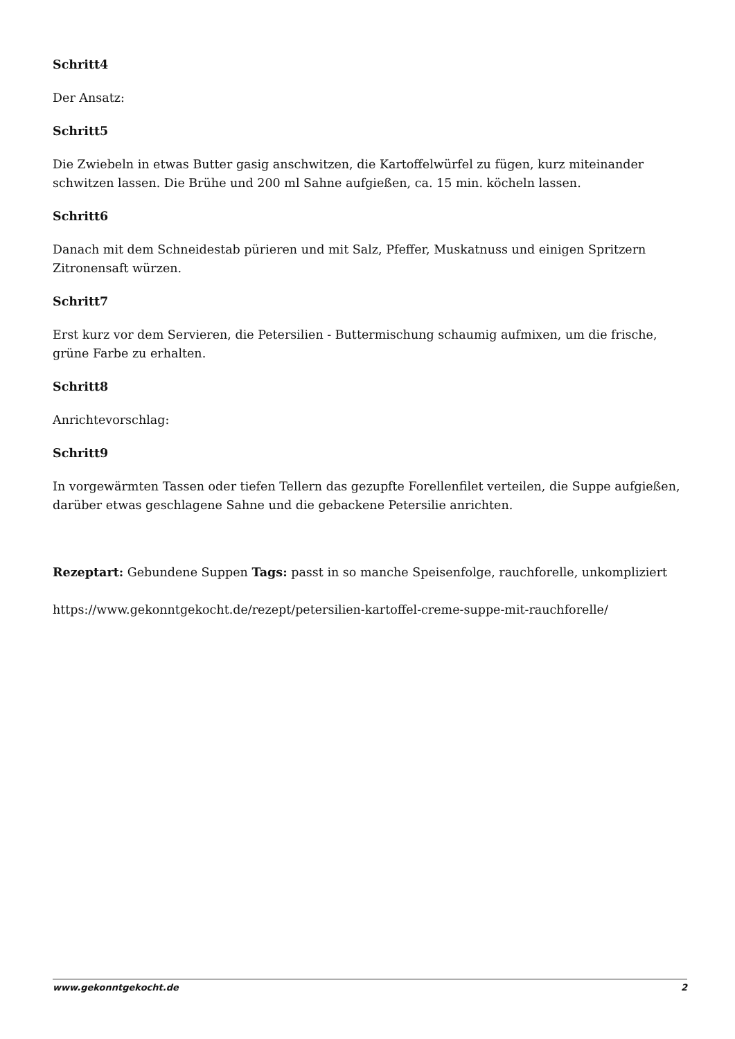Schritt4
Der Ansatz:
Schritt5
Die Zwiebeln in etwas Butter gasig anschwitzen, die Kartoffelwürfel zu fügen, kurz miteinander schwitzen lassen. Die Brühe und 200 ml Sahne aufgießen, ca. 15 min. köcheln lassen.
Schritt6
Danach mit dem Schneidestab pürieren und mit Salz, Pfeffer, Muskatnuss und einigen Spritzern Zitronensaft würzen.
Schritt7
Erst kurz vor dem Servieren, die Petersilien - Buttermischung schaumig aufmixen, um die frische, grüne Farbe zu erhalten.
Schritt8
Anrichtevorschlag:
Schritt9
In vorgewärmten Tassen oder tiefen Tellern das gezupfte Forellenfilet verteilen, die Suppe aufgießen, darüber etwas geschlagene Sahne und die gebackene Petersilie anrichten.
Rezeptart: Gebundene Suppen Tags: passt in so manche Speisenfolge, rauchforelle, unkompliziert
https://www.gekonntgekocht.de/rezept/petersilien-kartoffel-creme-suppe-mit-rauchforelle/
www.gekonntgekocht.de 2